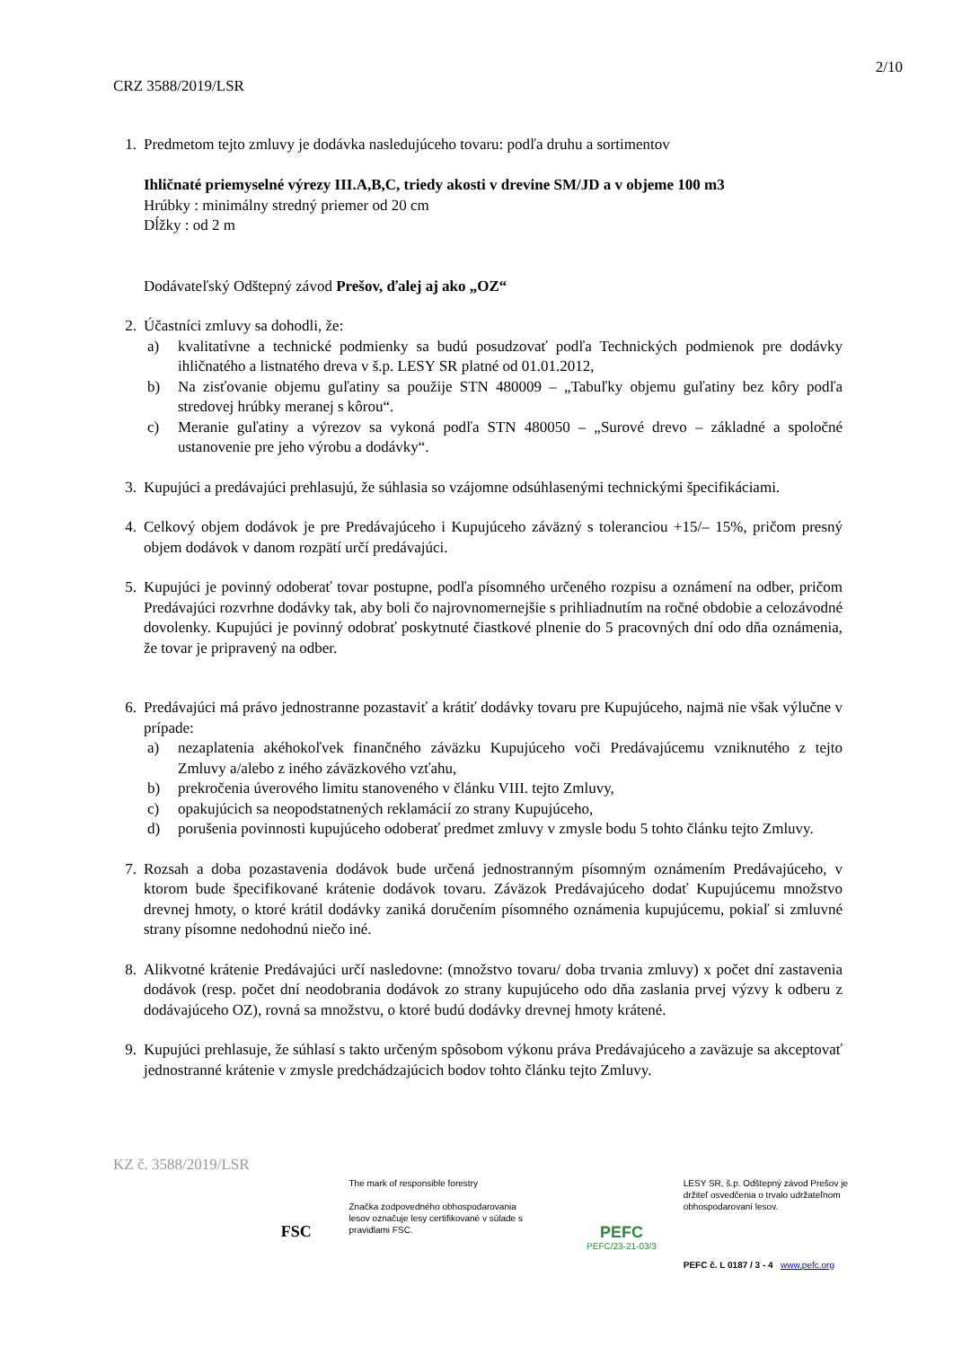2/10
CRZ 3588/2019/LSR
1. Predmetom tejto zmluvy je dodávka nasledujúceho tovaru: podľa druhu a sortimentov
Ihličnaté priemyselné výrezy III.A,B,C, triedy akosti v drevine SM/JD a v objeme 100 m3
Hrúbky : minimálny stredný priemer od 20 cm
Dĺžky : od 2 m
Dodávateľský Odštepný závod Prešov, ďalej aj ako „OZ“
2. Účastníci zmluvy sa dohodli, že:
a) kvalitatívne a technické podmienky sa budú posudzovať podľa Technických podmienok pre dodávky ihličnatého a listnatého dreva v š.p. LESY SR platné od 01.01.2012,
b) Na zisťovanie objemu guľatiny sa použije STN 480009 – „Tabuľky objemu guľatiny bez kôry podľa stredovej hrúbky meranej s kôrou“.
c) Meranie guľatiny a výrezov sa vykoná podľa STN 480050 – „Surové drevo – základné a spoločné ustanovenie pre jeho výrobu a dodávky“.
3. Kupujúci a predávajúci prehlasujú, že súhlasia so vzájomne odsúhlasenými technickými špecifikáciami.
4. Celkový objem dodávok je pre Predávajúceho i Kupujúceho záväzný s toleranciou +15/– 15%, pričom presný objem dodávok v danom rozpätí určí predávajúci.
5. Kupujúci je povinný odoberať tovar postupne, podľa písomného určeného rozpisu a oznámení na odber, pričom Predávajúci rozvrhne dodávky tak, aby boli čo najrovnomernejšie s prihliadnutím na ročné obdobie a celozávodné dovolenky. Kupujúci je povinný odobrať poskytnuté čiastkové plnenie do 5 pracovných dní odo dňa oznámenia, že tovar je pripravený na odber.
6. Predávajúci má právo jednostranne pozastaviť a krátiť dodávky tovaru pre Kupujúceho, najmä nie však výlučne v prípade:
a) nezaplatenia akéhokoľvek finančného záväzku Kupujúceho voči Predávajúcemu vzniknutého z tejto Zmluvy a/alebo z iného záväzkového vzťahu,
b) prekročenia úverového limitu stanoveného v článku VIII. tejto Zmluvy,
c) opakujúcich sa neopodstatnených reklamácií zo strany Kupujúceho,
d) porušenia povinnosti kupujúceho odoberať predmet zmluvy v zmysle bodu 5 tohto článku tejto Zmluvy.
7. Rozsah a doba pozastavenia dodávok bude určená jednostranným písomným oznámením Predávajúceho, v ktorom bude špecifikované krátenie dodávok tovaru. Záväzok Predávajúceho dodať Kupujúcemu množstvo drevnej hmoty, o ktoré krátil dodávky zaniká doručením písomného oznámenia kupujúcemu, pokiaľ si zmluvné strany písomne nedohodnú niečo iné.
8. Alikvotné krátenie Predávajúci určí nasledovne: (množstvo tovaru/ doba trvania zmluvy) x počet dní zastavenia dodávok (resp. počet dní neodobrania dodávok zo strany kupujúceho odo dňa zaslania prvej výzvy k odberu z dodávajúceho OZ), rovná sa množstvu, o ktoré budú dodávky drevnej hmoty krátené.
9. Kupujúci prehlasuje, že súhlasí s takto určeným spôsobom výkonu práva Predávajúceho a zaväzuje sa akceptovať jednostranné krátenie v zmysle predchádzajúcich bodov tohto článku tejto Zmluvy.
KZ č. 3588/2019/LSR
FSC
The mark of responsible forestry
Značka zodpovedného obhospodarovania lesov označuje lesy certifikované v súlade s pravidlami FSC.
PEFC
PEFC/23-21-03/3
LESY SR, š.p. Odštepný závod Prešov je držiteľ osvedčenia o trvalo udržateľnom obhospodarovaní lesov.
PEFC č. L 0187 / 3 - 4 www.pefc.org